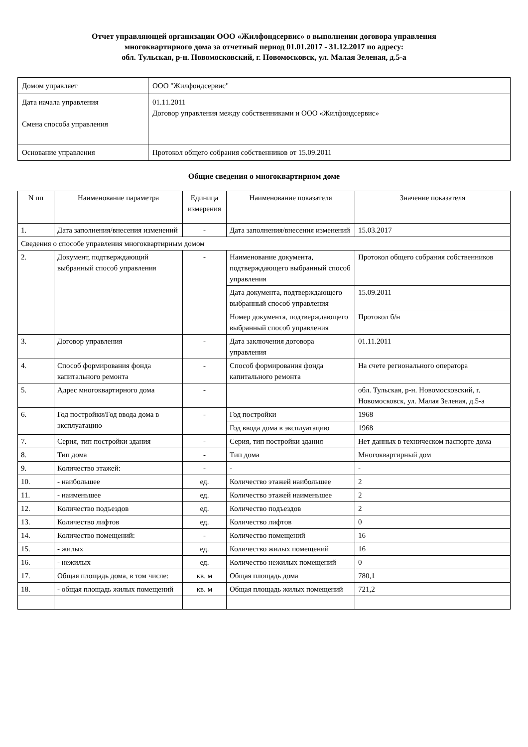Отчет управляющей организации ООО «Жилфондсервис» о выполнении договора управления
многоквартирного дома за отчетный период 01.01.2017 - 31.12.2017 по адресу:
обл. Тульская, р-н. Новомосковский, г. Новомосковск, ул. Малая Зеленая, д.5-а
| Домом управляет | ООО "Жилфондсервис" |
| Дата начала управления Смена способа управления | 01.11.2011 Договор управления между собственниками и ООО «Жилфондсервис» |
| Основание управления | Протокол общего собрания собственников от 15.09.2011 |
Общие сведения о многоквартирном доме
| N пп | Наименование параметра | Единица измерения | Наименование показателя | Значение показателя |
| 1. | Дата заполнения/внесения изменений | - | Дата заполнения/внесения изменений | 15.03.2017 |
| Сведения о способе управления многоквартирным домом | | | | |
| 2. | Документ, подтверждающий выбранный способ управления | - | Наименование документа, подтверждающего выбранный способ управления | Протокол общего собрания собственников |
| | | | Дата документа, подтверждающего выбранный способ управления | 15.09.2011 |
| | | | Номер документа, подтверждающего выбранный способ управления | Протокол б/н |
| 3. | Договор управления | - | Дата заключения договора управления | 01.11.2011 |
| 4. | Способ формирования фонда капитального ремонта | - | Способ формирования фонда капитального ремонта | На счете регионального оператора |
| 5. | Адрес многоквартирного дома | - | | обл. Тульская, р-н. Новомосковский, г. Новомосковск, ул. Малая Зеленая, д.5-а |
| 6. | Год постройки/Год ввода дома в эксплуатацию | - | Год постройки | 1968 |
| | | | Год ввода дома в эксплуатацию | 1968 |
| 7. | Серия, тип постройки здания | - | Серия, тип постройки здания | Нет данных в техническом паспорте дома |
| 8. | Тип дома | - | Тип дома | Многоквартирный дом |
| 9. | Количество этажей: | - | - | - |
| 10. | - наибольшее | ед. | Количество этажей наибольшее | 2 |
| 11. | - наименьшее | ед. | Количество этажей наименьшее | 2 |
| 12. | Количество подъездов | ед. | Количество подъездов | 2 |
| 13. | Количество лифтов | ед. | Количество лифтов | 0 |
| 14. | Количество помещений: | - | Количество помещений | 16 |
| 15. | - жилых | ед. | Количество жилых помещений | 16 |
| 16. | - нежилых | ед. | Количество нежилых помещений | 0 |
| 17. | Общая площадь дома, в том числе: | кв. м | Общая площадь дома | 780,1 |
| 18. | - общая площадь жилых помещений | кв. м | Общая площадь жилых помещений | 721,2 |